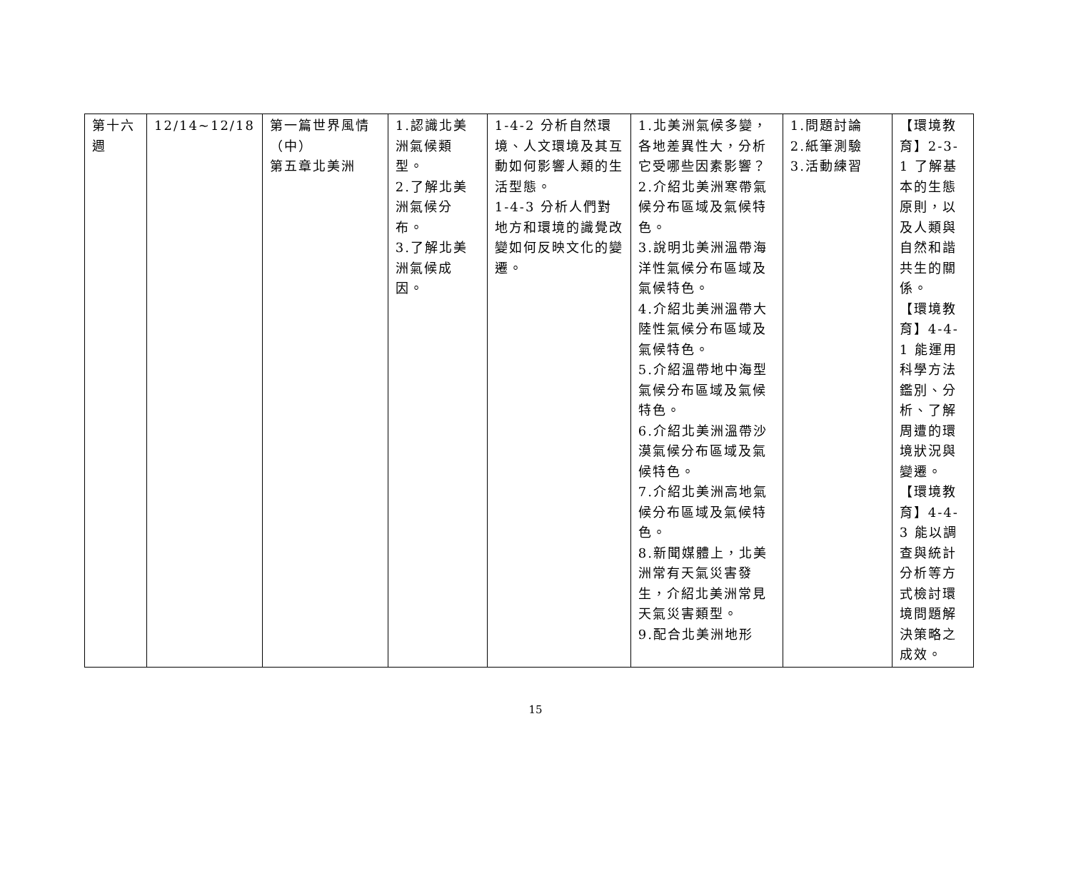| 第十六週 | 12/14~12/18 | 第一篇世界風情（中） 第五章北美洲 | 1.認識北美洲氣候類型。 2.了解北美洲氣候分布。 3.了解北美洲氣候成因。 | 1-4-2 分析自然環境、人文環境及其互動如何影響人類的生活型態。 1-4-3 分析人們對地方和環境的識覺改變如何反映文化的變遷。 | 1.北美洲氣候多變，各地差異性大，分析它受哪些因素影響？ 2.介紹北美洲寒帶氣候分布區域及氣候特色。 3.說明北美洲溫帶海洋性氣候分布區域及氣候特色。 4.介紹北美洲溫帶大陸性氣候分布區域及氣候特色。 5.介紹溫帶地中海型氣候分布區域及氣候特色。 6.介紹北美洲溫帶沙漠氣候分布區域及氣候特色。 7.介紹北美洲高地氣候分布區域及氣候特色。 8.新聞媒體上，北美洲常有天氣災害發生，介紹北美洲常見天氣災害類型。 9.配合北美洲地形 | 1.問題討論 2.紙筆測驗 3.活動練習 | 【環境教育】2-3-1 了解基本的生態原則，以及人類與自然和諧共生的關係。 【環境教育】4-4-1 能運用科學方法鑑別、分析、了解周遭的環境狀況與變遷。 【環境教育】4-4-3 能以調查與統計分析等方式檢討環境問題解決策略之成效。 |
15